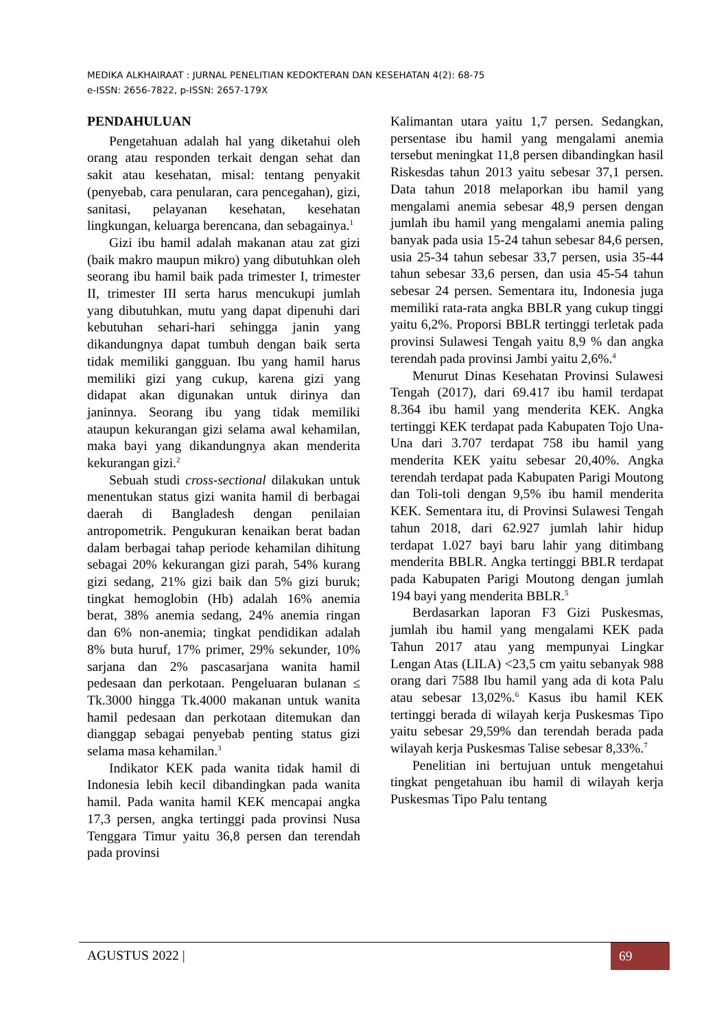MEDIKA ALKHAIRAAT : JURNAL PENELITIAN KEDOKTERAN DAN KESEHATAN 4(2): 68-75
e-ISSN: 2656-7822, p-ISSN: 2657-179X
PENDAHULUAN
Pengetahuan adalah hal yang diketahui oleh orang atau responden terkait dengan sehat dan sakit atau kesehatan, misal: tentang penyakit (penyebab, cara penularan, cara pencegahan), gizi, sanitasi, pelayanan kesehatan, kesehatan lingkungan, keluarga berencana, dan sebagainya.<sup>1</sup>
Gizi ibu hamil adalah makanan atau zat gizi (baik makro maupun mikro) yang dibutuhkan oleh seorang ibu hamil baik pada trimester I, trimester II, trimester III serta harus mencukupi jumlah yang dibutuhkan, mutu yang dapat dipenuhi dari kebutuhan sehari-hari sehingga janin yang dikandungnya dapat tumbuh dengan baik serta tidak memiliki gangguan. Ibu yang hamil harus memiliki gizi yang cukup, karena gizi yang didapat akan digunakan untuk dirinya dan janinnya. Seorang ibu yang tidak memiliki ataupun kekurangan gizi selama awal kehamilan, maka bayi yang dikandungnya akan menderita kekurangan gizi.<sup>2</sup>
Sebuah studi cross-sectional dilakukan untuk menentukan status gizi wanita hamil di berbagai daerah di Bangladesh dengan penilaian antropometrik. Pengukuran kenaikan berat badan dalam berbagai tahap periode kehamilan dihitung sebagai 20% kekurangan gizi parah, 54% kurang gizi sedang, 21% gizi baik dan 5% gizi buruk; tingkat hemoglobin (Hb) adalah 16% anemia berat, 38% anemia sedang, 24% anemia ringan dan 6% non-anemia; tingkat pendidikan adalah 8% buta huruf, 17% primer, 29% sekunder, 10% sarjana dan 2% pascasarjana wanita hamil pedesaan dan perkotaan. Pengeluaran bulanan ≤ Tk.3000 hingga Tk.4000 makanan untuk wanita hamil pedesaan dan perkotaan ditemukan dan dianggap sebagai penyebab penting status gizi selama masa kehamilan.<sup>3</sup>
Indikator KEK pada wanita tidak hamil di Indonesia lebih kecil dibandingkan pada wanita hamil. Pada wanita hamil KEK mencapai angka 17,3 persen, angka tertinggi pada provinsi Nusa Tenggara Timur yaitu 36,8 persen dan terendah pada provinsi
Kalimantan utara yaitu 1,7 persen. Sedangkan, persentase ibu hamil yang mengalami anemia tersebut meningkat 11,8 persen dibandingkan hasil Riskesdas tahun 2013 yaitu sebesar 37,1 persen. Data tahun 2018 melaporkan ibu hamil yang mengalami anemia sebesar 48,9 persen dengan jumlah ibu hamil yang mengalami anemia paling banyak pada usia 15-24 tahun sebesar 84,6 persen, usia 25-34 tahun sebesar 33,7 persen, usia 35-44 tahun sebesar 33,6 persen, dan usia 45-54 tahun sebesar 24 persen. Sementara itu, Indonesia juga memiliki rata-rata angka BBLR yang cukup tinggi yaitu 6,2%. Proporsi BBLR tertinggi terletak pada provinsi Sulawesi Tengah yaitu 8,9 % dan angka terendah pada provinsi Jambi yaitu 2,6%.<sup>4</sup>
Menurut Dinas Kesehatan Provinsi Sulawesi Tengah (2017), dari 69.417 ibu hamil terdapat 8.364 ibu hamil yang menderita KEK. Angka tertinggi KEK terdapat pada Kabupaten Tojo Una-Una dari 3.707 terdapat 758 ibu hamil yang menderita KEK yaitu sebesar 20,40%. Angka terendah terdapat pada Kabupaten Parigi Moutong dan Toli-toli dengan 9,5% ibu hamil menderita KEK. Sementara itu, di Provinsi Sulawesi Tengah tahun 2018, dari 62.927 jumlah lahir hidup terdapat 1.027 bayi baru lahir yang ditimbang menderita BBLR. Angka tertinggi BBLR terdapat pada Kabupaten Parigi Moutong dengan jumlah 194 bayi yang menderita BBLR.<sup>5</sup>
Berdasarkan laporan F3 Gizi Puskesmas, jumlah ibu hamil yang mengalami KEK pada Tahun 2017 atau yang mempunyai Lingkar Lengan Atas (LILA) <23,5 cm yaitu sebanyak 988 orang dari 7588 Ibu hamil yang ada di kota Palu atau sebesar 13,02%.<sup>6</sup> Kasus ibu hamil KEK tertinggi berada di wilayah kerja Puskesmas Tipo yaitu sebesar 29,59% dan terendah berada pada wilayah kerja Puskesmas Talise sebesar 8,33%.<sup>7</sup>
Penelitian ini bertujuan untuk mengetahui tingkat pengetahuan ibu hamil di wilayah kerja Puskesmas Tipo Palu tentang
AGUSTUS 2022 | 69